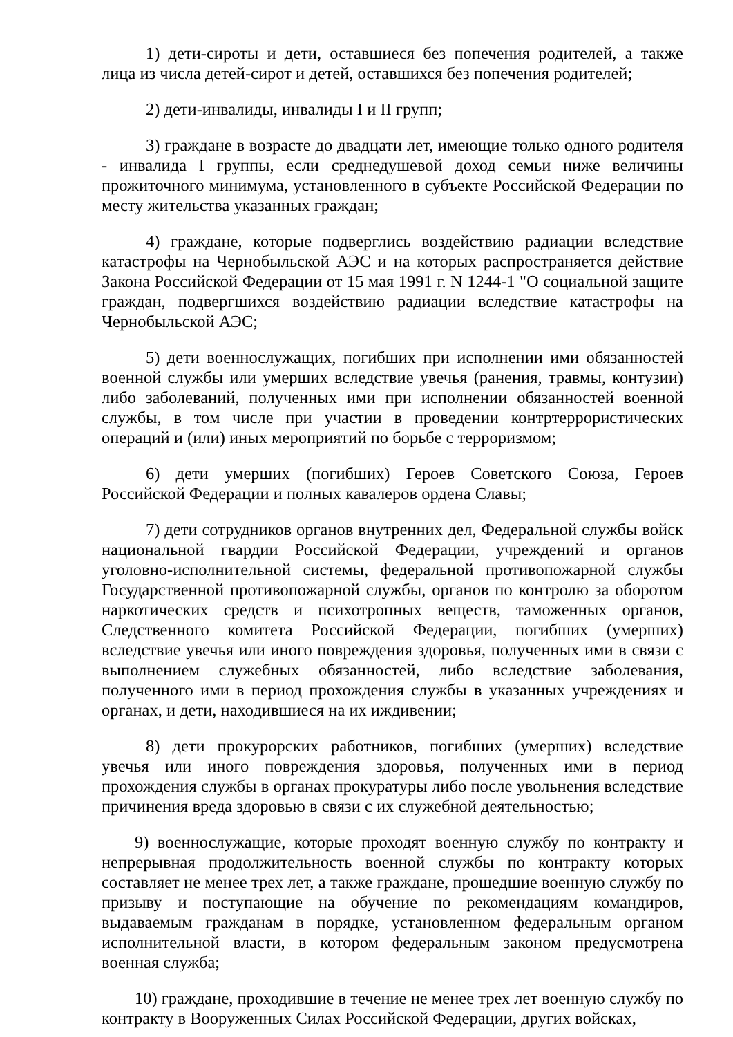1) дети-сироты и дети, оставшиеся без попечения родителей, а также лица из числа детей-сирот и детей, оставшихся без попечения родителей;
2) дети-инвалиды, инвалиды I и II групп;
3) граждане в возрасте до двадцати лет, имеющие только одного родителя - инвалида I группы, если среднедушевой доход семьи ниже величины прожиточного минимума, установленного в субъекте Российской Федерации по месту жительства указанных граждан;
4) граждане, которые подверглись воздействию радиации вследствие катастрофы на Чернобыльской АЭС и на которых распространяется действие Закона Российской Федерации от 15 мая 1991 г. N 1244-1 "О социальной защите граждан, подвергшихся воздействию радиации вследствие катастрофы на Чернобыльской АЭС;
5) дети военнослужащих, погибших при исполнении ими обязанностей военной службы или умерших вследствие увечья (ранения, травмы, контузии) либо заболеваний, полученных ими при исполнении обязанностей военной службы, в том числе при участии в проведении контртеррористических операций и (или) иных мероприятий по борьбе с терроризмом;
6) дети умерших (погибших) Героев Советского Союза, Героев Российской Федерации и полных кавалеров ордена Славы;
7) дети сотрудников органов внутренних дел, Федеральной службы войск национальной гвардии Российской Федерации, учреждений и органов уголовно-исполнительной системы, федеральной противопожарной службы Государственной противопожарной службы, органов по контролю за оборотом наркотических средств и психотропных веществ, таможенных органов, Следственного комитета Российской Федерации, погибших (умерших) вследствие увечья или иного повреждения здоровья, полученных ими в связи с выполнением служебных обязанностей, либо вследствие заболевания, полученного ими в период прохождения службы в указанных учреждениях и органах, и дети, находившиеся на их иждивении;
8) дети прокурорских работников, погибших (умерших) вследствие увечья или иного повреждения здоровья, полученных ими в период прохождения службы в органах прокуратуры либо после увольнения вследствие причинения вреда здоровью в связи с их служебной деятельностью;
9) военнослужащие, которые проходят военную службу по контракту и непрерывная продолжительность военной службы по контракту которых составляет не менее трех лет, а также граждане, прошедшие военную службу по призыву и поступающие на обучение по рекомендациям командиров, выдаваемым гражданам в порядке, установленном федеральным органом исполнительной власти, в котором федеральным законом предусмотрена военная служба;
10) граждане, проходившие в течение не менее трех лет военную службу по контракту в Вооруженных Силах Российской Федерации, других войсках,